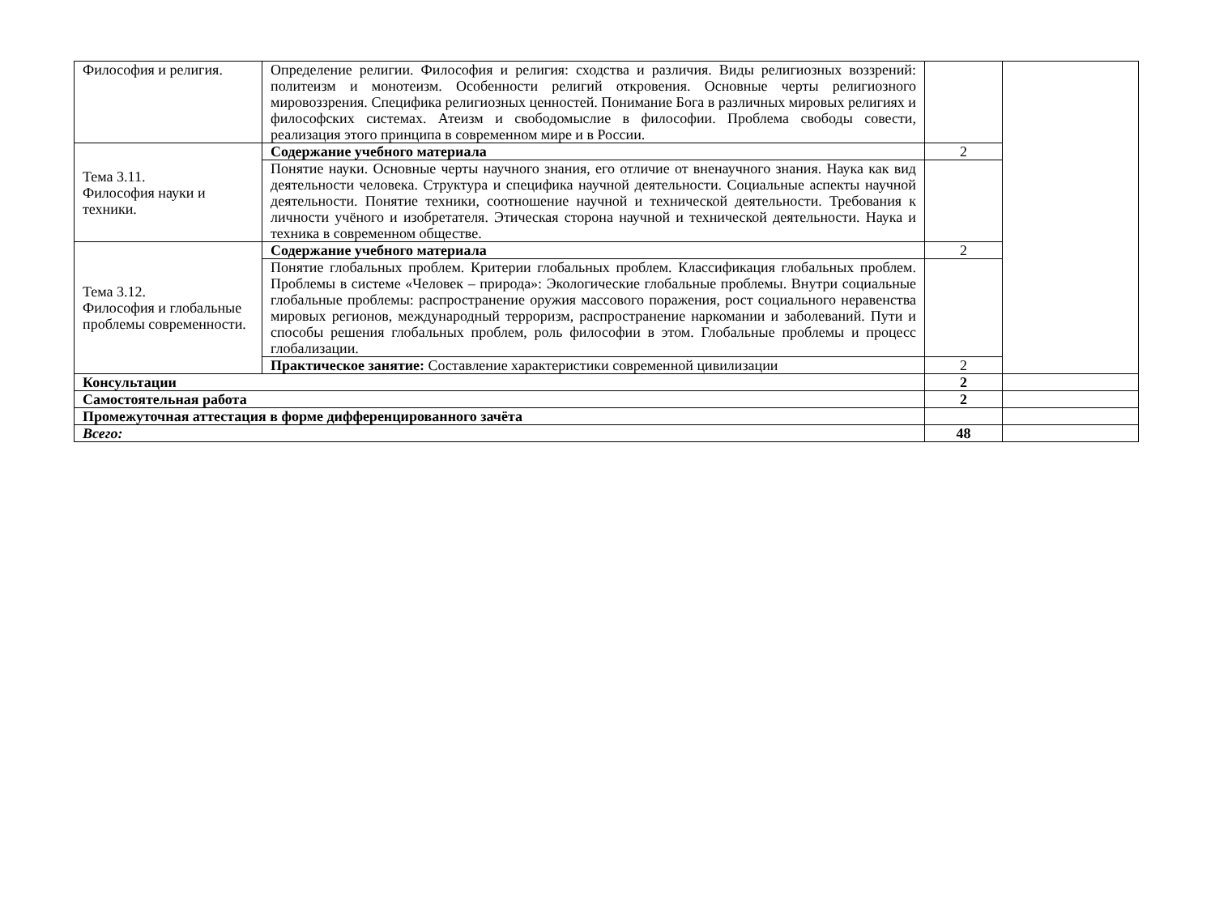| Философия и религия. | Определение религии. Философия и религия: сходства и различия. Виды религиозных воззрений: политеизм и монотеизм. Особенности религий откровения. Основные черты религиозного мировоззрения. Специфика религиозных ценностей. Понимание Бога в различных мировых религиях и философских системах. Атеизм и свободомыслие в философии. Проблема свободы совести, реализация этого принципа в современном мире и в России. | | |
| Тема 3.11. Философия науки и техники. | Содержание учебного материала | 2 | |
| | Понятие науки. Основные черты научного знания, его отличие от вненаучного знания. Наука как вид деятельности человека. Структура и специфика научной деятельности. Социальные аспекты научной деятельности. Понятие техники, соотношение научной и технической деятельности. Требования к личности учёного и изобретателя. Этическая сторона научной и технической деятельности. Наука и техника в современном обществе. | | |
| Тема 3.12. Философия и глобальные проблемы современности. | Содержание учебного материала | 2 | |
| | Понятие глобальных проблем. Критерии глобальных проблем. Классификация глобальных проблем. Проблемы в системе «Человек – природа»: Экологические глобальные проблемы. Внутри социальные глобальные проблемы: распространение оружия массового поражения, рост социального неравенства мировых регионов, международный терроризм, распространение наркомании и заболеваний. Пути и способы решения глобальных проблем, роль философии в этом. Глобальные проблемы и процесс глобализации. | | |
| | Практическое занятие: Составление характеристики современной цивилизации | 2 | |
| Консультации | | 2 | |
| Самостоятельная работа | | 2 | |
| Промежуточная аттестация в форме дифференцированного зачёта | | | |
| Всего: | | 48 | |